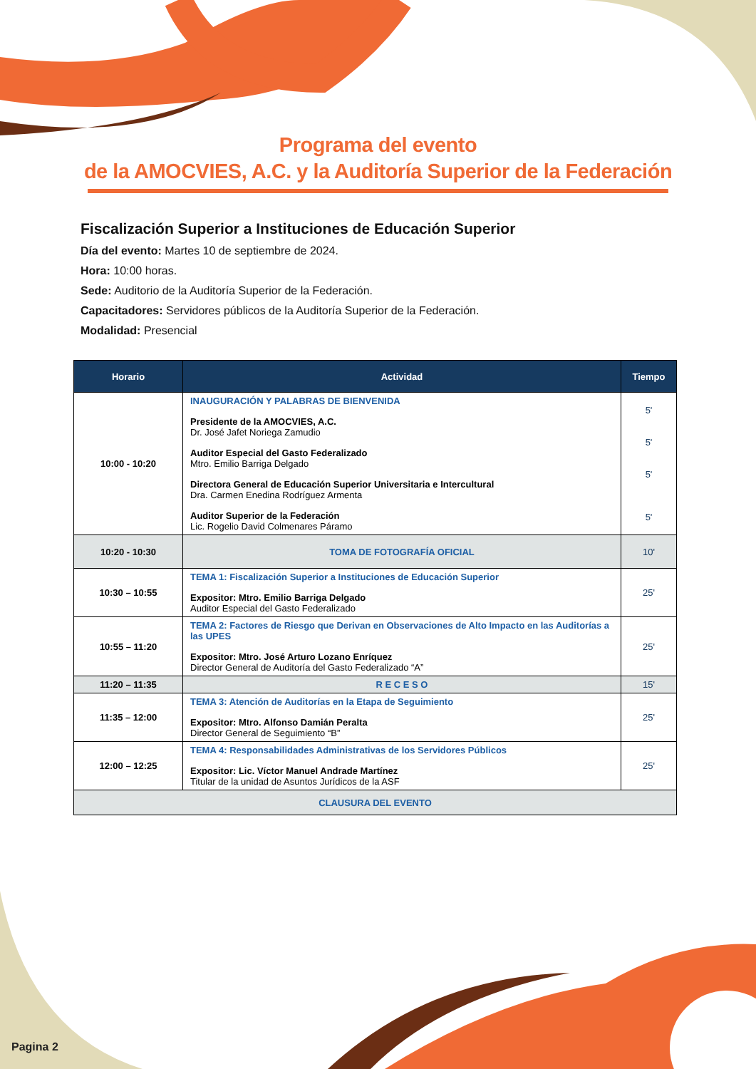Programa del evento
de la AMOCVIES, A.C. y la Auditoría Superior de la Federación
Fiscalización Superior a Instituciones de Educación Superior
Día del evento: Martes 10 de septiembre de 2024.
Hora: 10:00 horas.
Sede: Auditorio de la Auditoría Superior de la Federación.
Capacitadores: Servidores públicos de la Auditoría Superior de la Federación.
Modalidad: Presencial
| Horario | Actividad | Tiempo |
| --- | --- | --- |
| 10:00 - 10:20 | INAUGURACIÓN Y PALABRAS DE BIENVENIDA Presidente de la AMOCVIES, A.C. Dr. José Jafet Noriega Zamudio Auditor Especial del Gasto Federalizado Mtro. Emilio Barriga Delgado Directora General de Educación Superior Universitaria e Intercultural Dra. Carmen Enedina Rodríguez Armenta Auditor Superior de la Federación Lic. Rogelio David Colmenares Páramo | 5' 5' 5' 5' |
| 10:20 - 10:30 | TOMA DE FOTOGRAFÍA OFICIAL | 10' |
| 10:30 – 10:55 | TEMA 1: Fiscalización Superior a Instituciones de Educación Superior Expositor: Mtro. Emilio Barriga Delgado Auditor Especial del Gasto Federalizado | 25' |
| 10:55 – 11:20 | TEMA 2: Factores de Riesgo que Derivan en Observaciones de Alto Impacto en las Auditorías a las UPES Expositor: Mtro. José Arturo Lozano Enríquez Director General de Auditoría del Gasto Federalizado “A” | 25' |
| 11:20 – 11:35 | R E C E S O | 15' |
| 11:35 – 12:00 | TEMA 3: Atención de Auditorías en la Etapa de Seguimiento Expositor: Mtro. Alfonso Damián Peralta Director General de Seguimiento “B” | 25' |
| 12:00 – 12:25 | TEMA 4: Responsabilidades Administrativas de los Servidores Públicos Expositor: Lic. Víctor Manuel Andrade Martínez Titular de la unidad de Asuntos Jurídicos de la ASF | 25' |
| CLAUSURA DEL EVENTO | | |
Pagina 2